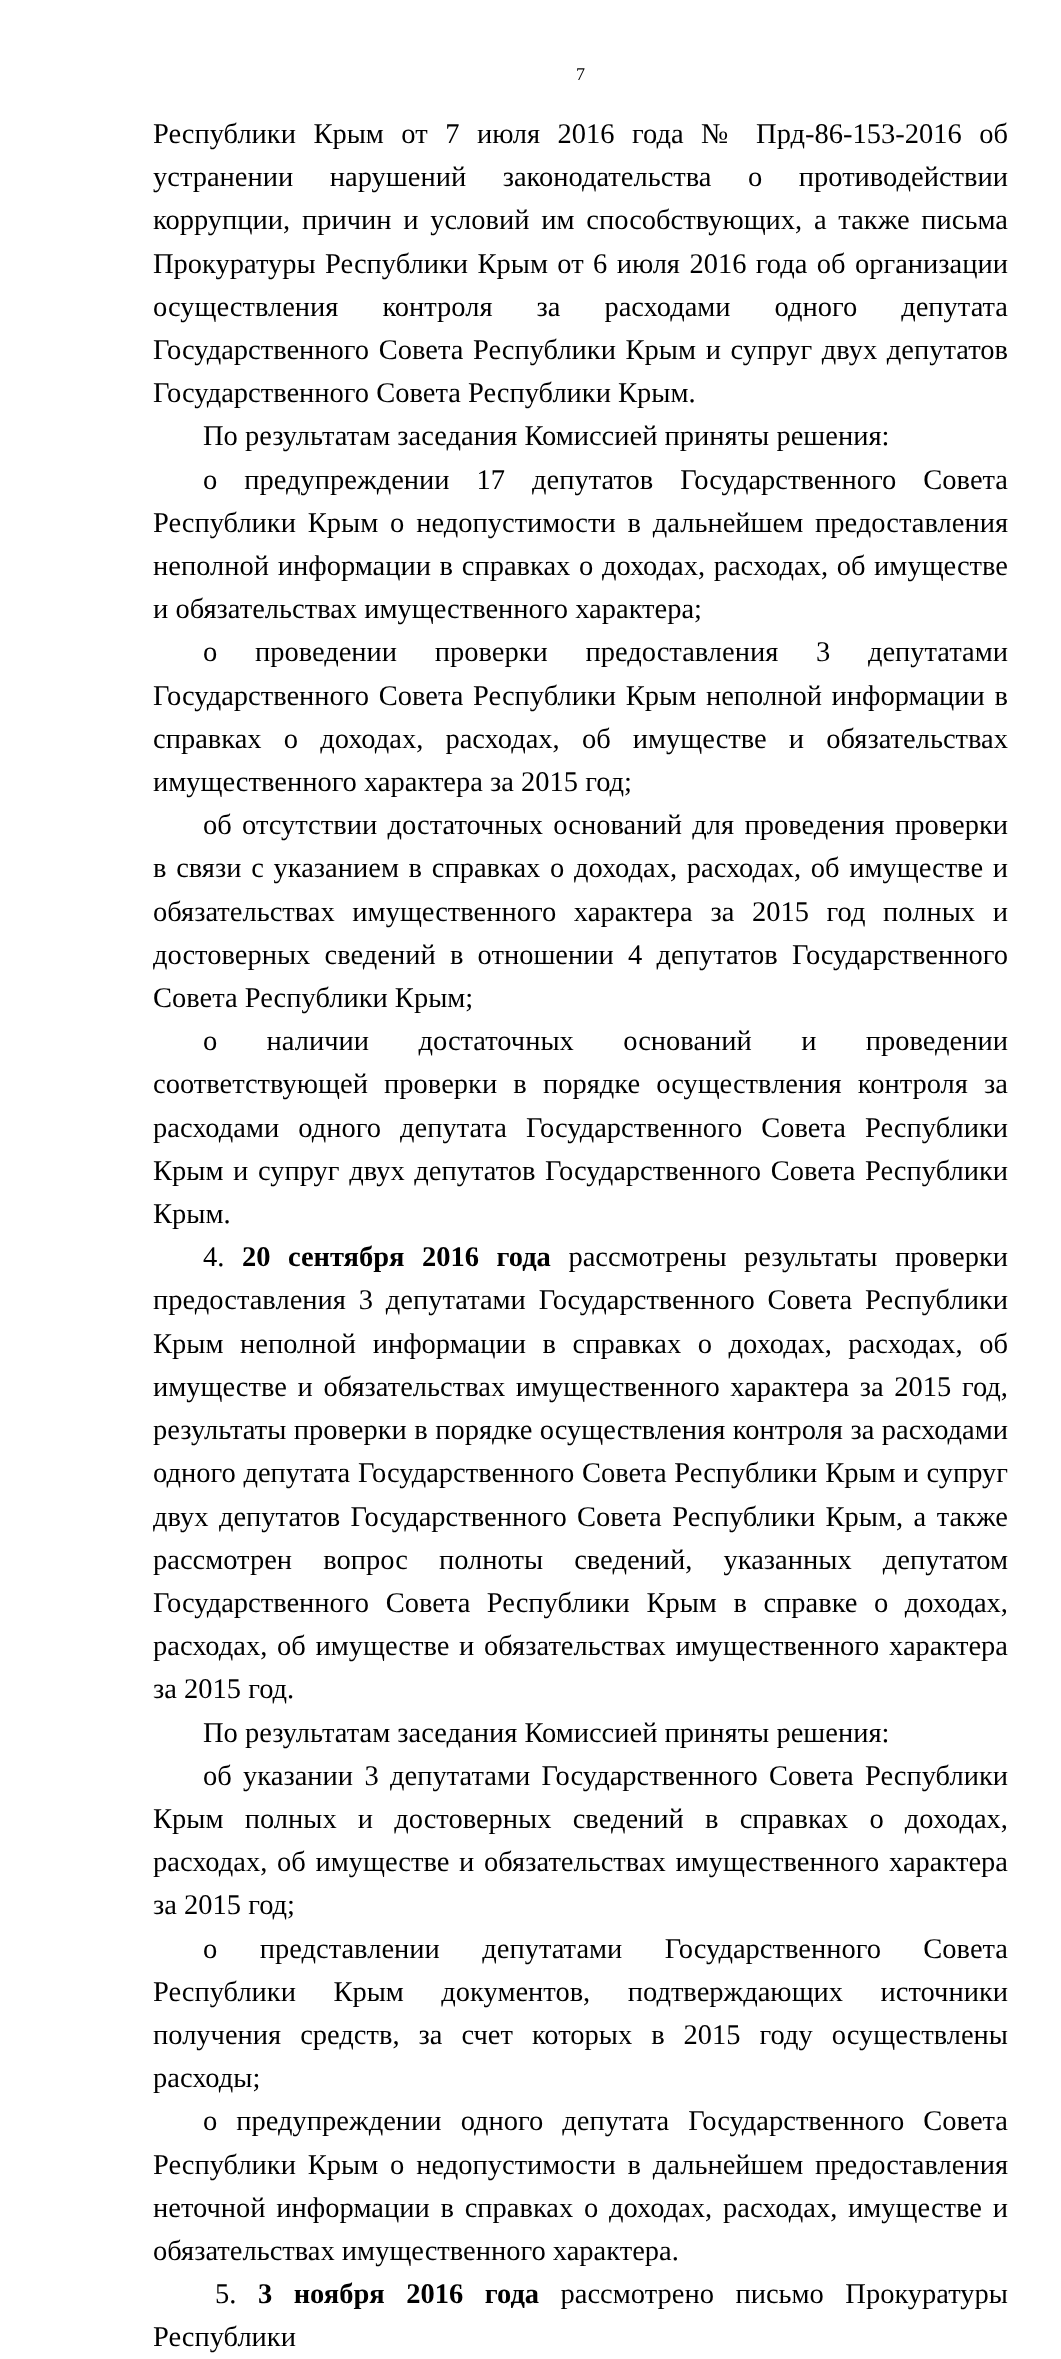7
Республики Крым от 7 июля 2016 года № Прд-86-153-2016 об устранении нарушений законодательства о противодействии коррупции, причин и условий им способствующих, а также письма Прокуратуры Республики Крым от 6 июля 2016 года об организации осуществления контроля за расходами одного депутата Государственного Совета Республики Крым и супруг двух депутатов Государственного Совета Республики Крым.
По результатам заседания Комиссией приняты решения:
о предупреждении 17 депутатов Государственного Совета Республики Крым о недопустимости в дальнейшем предоставления неполной информации в справках о доходах, расходах, об имуществе и обязательствах имущественного характера;
о проведении проверки предоставления 3 депутатами Государственного Совета Республики Крым неполной информации в справках о доходах, расходах, об имуществе и обязательствах имущественного характера за 2015 год;
об отсутствии достаточных оснований для проведения проверки в связи с указанием в справках о доходах, расходах, об имуществе и обязательствах имущественного характера за 2015 год полных и достоверных сведений в отношении 4 депутатов Государственного Совета Республики Крым;
о наличии достаточных оснований и проведении соответствующей проверки в порядке осуществления контроля за расходами одного депутата Государственного Совета Республики Крым и супруг двух депутатов Государственного Совета Республики Крым.
4. 20 сентября 2016 года рассмотрены результаты проверки предоставления 3 депутатами Государственного Совета Республики Крым неполной информации в справках о доходах, расходах, об имуществе и обязательствах имущественного характера за 2015 год, результаты проверки в порядке осуществления контроля за расходами одного депутата Государственного Совета Республики Крым и супруг двух депутатов Государственного Совета Республики Крым, а также рассмотрен вопрос полноты сведений, указанных депутатом Государственного Совета Республики Крым в справке о доходах, расходах, об имуществе и обязательствах имущественного характера за 2015 год.
По результатам заседания Комиссией приняты решения:
об указании 3 депутатами Государственного Совета Республики Крым полных и достоверных сведений в справках о доходах, расходах, об имуществе и обязательствах имущественного характера за 2015 год;
о представлении депутатами Государственного Совета Республики Крым документов, подтверждающих источники получения средств, за счет которых в 2015 году осуществлены расходы;
о предупреждении одного депутата Государственного Совета Республики Крым о недопустимости в дальнейшем предоставления неточной информации в справках о доходах, расходах, имуществе и обязательствах имущественного характера.
5. 3 ноября 2016 года рассмотрено письмо Прокуратуры Республики